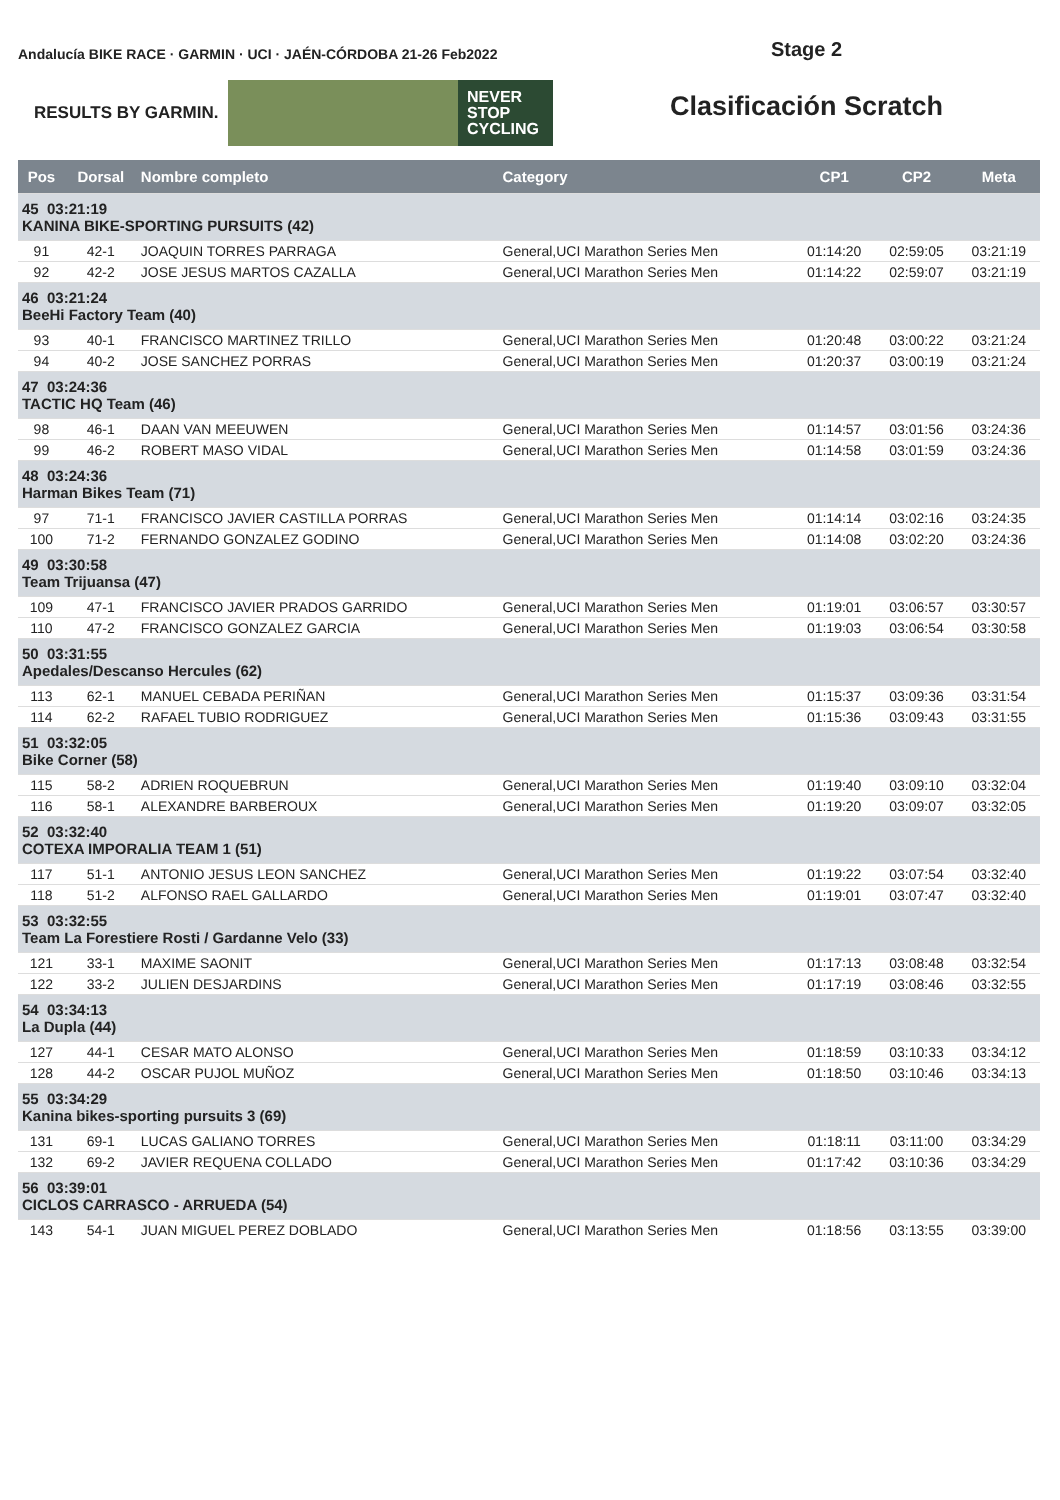Andalucía BIKE RACE · GARMIN · UCI · JAÉN-CÓRDOBA 21-26 Feb2022
RESULTS BY GARMIN. NEVER
STOP
CYCLING
Stage 2
Clasificación Scratch
| Pos | Dorsal | Nombre completo | Category | CP1 | CP2 | Meta |
| --- | --- | --- | --- | --- | --- | --- |
| 45 03:21:19 KANINA BIKE-SPORTING PURSUITS (42) | | | | | | |
| 91 | 42-1 | JOAQUIN TORRES PARRAGA | General,UCI Marathon Series Men | 01:14:20 | 02:59:05 | 03:21:19 |
| 92 | 42-2 | JOSE JESUS MARTOS CAZALLA | General,UCI Marathon Series Men | 01:14:22 | 02:59:07 | 03:21:19 |
| 46 03:21:24 BeeHi Factory Team (40) | | | | | | |
| 93 | 40-1 | FRANCISCO MARTINEZ TRILLO | General,UCI Marathon Series Men | 01:20:48 | 03:00:22 | 03:21:24 |
| 94 | 40-2 | JOSE SANCHEZ PORRAS | General,UCI Marathon Series Men | 01:20:37 | 03:00:19 | 03:21:24 |
| 47 03:24:36 TACTIC HQ Team (46) | | | | | | |
| 98 | 46-1 | DAAN VAN MEEUWEN | General,UCI Marathon Series Men | 01:14:57 | 03:01:56 | 03:24:36 |
| 99 | 46-2 | ROBERT MASO VIDAL | General,UCI Marathon Series Men | 01:14:58 | 03:01:59 | 03:24:36 |
| 48 03:24:36 Harman Bikes Team (71) | | | | | | |
| 97 | 71-1 | FRANCISCO JAVIER CASTILLA PORRAS | General,UCI Marathon Series Men | 01:14:14 | 03:02:16 | 03:24:35 |
| 100 | 71-2 | FERNANDO GONZALEZ GODINO | General,UCI Marathon Series Men | 01:14:08 | 03:02:20 | 03:24:36 |
| 49 03:30:58 Team Trijuansa (47) | | | | | | |
| 109 | 47-1 | FRANCISCO JAVIER PRADOS GARRIDO | General,UCI Marathon Series Men | 01:19:01 | 03:06:57 | 03:30:57 |
| 110 | 47-2 | FRANCISCO GONZALEZ GARCIA | General,UCI Marathon Series Men | 01:19:03 | 03:06:54 | 03:30:58 |
| 50 03:31:55 Apedales/Descanso Hercules (62) | | | | | | |
| 113 | 62-1 | MANUEL CEBADA PERIÑAN | General,UCI Marathon Series Men | 01:15:37 | 03:09:36 | 03:31:54 |
| 114 | 62-2 | RAFAEL TUBIO RODRIGUEZ | General,UCI Marathon Series Men | 01:15:36 | 03:09:43 | 03:31:55 |
| 51 03:32:05 Bike Corner (58) | | | | | | |
| 115 | 58-2 | ADRIEN ROQUEBRUN | General,UCI Marathon Series Men | 01:19:40 | 03:09:10 | 03:32:04 |
| 116 | 58-1 | ALEXANDRE BARBEROUX | General,UCI Marathon Series Men | 01:19:20 | 03:09:07 | 03:32:05 |
| 52 03:32:40 COTEXA IMPORALIA TEAM 1 (51) | | | | | | |
| 117 | 51-1 | ANTONIO JESUS LEON SANCHEZ | General,UCI Marathon Series Men | 01:19:22 | 03:07:54 | 03:32:40 |
| 118 | 51-2 | ALFONSO RAEL GALLARDO | General,UCI Marathon Series Men | 01:19:01 | 03:07:47 | 03:32:40 |
| 53 03:32:55 Team La Forestiere Rosti / Gardanne Velo (33) | | | | | | |
| 121 | 33-1 | MAXIME SAONIT | General,UCI Marathon Series Men | 01:17:13 | 03:08:48 | 03:32:54 |
| 122 | 33-2 | JULIEN DESJARDINS | General,UCI Marathon Series Men | 01:17:19 | 03:08:46 | 03:32:55 |
| 54 03:34:13 La Dupla (44) | | | | | | |
| 127 | 44-1 | CESAR MATO ALONSO | General,UCI Marathon Series Men | 01:18:59 | 03:10:33 | 03:34:12 |
| 128 | 44-2 | OSCAR PUJOL MUÑOZ | General,UCI Marathon Series Men | 01:18:50 | 03:10:46 | 03:34:13 |
| 55 03:34:29 Kanina bikes-sporting pursuits 3 (69) | | | | | | |
| 131 | 69-1 | LUCAS GALIANO TORRES | General,UCI Marathon Series Men | 01:18:11 | 03:11:00 | 03:34:29 |
| 132 | 69-2 | JAVIER REQUENA COLLADO | General,UCI Marathon Series Men | 01:17:42 | 03:10:36 | 03:34:29 |
| 56 03:39:01 CICLOS CARRASCO - ARRUEDA (54) | | | | | | |
| 143 | 54-1 | JUAN MIGUEL PEREZ DOBLADO | General,UCI Marathon Series Men | 01:18:56 | 03:13:55 | 03:39:00 |